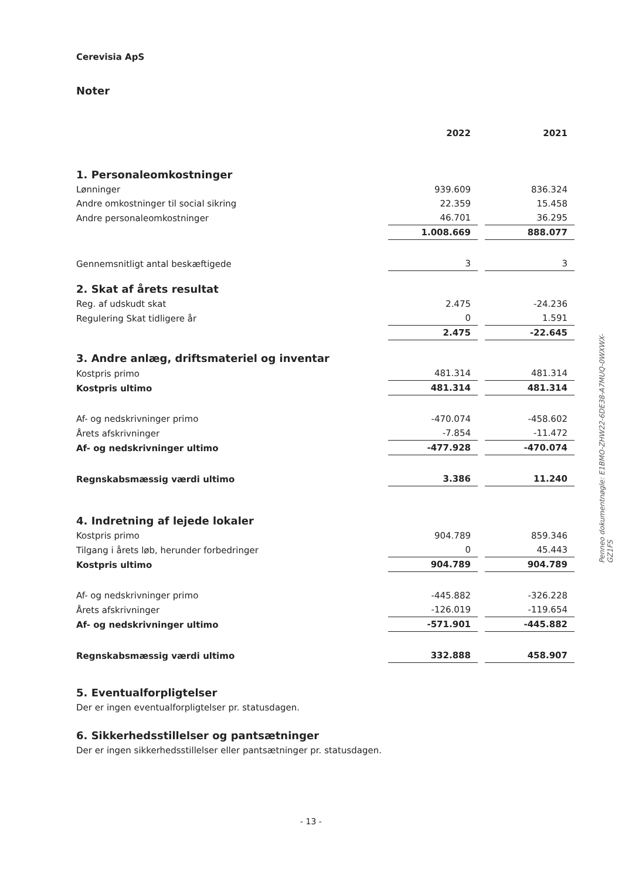Cerevisia ApS
Noter
| | 2022 | 2021 |
| 1. Personaleomkostninger | | |
| Lønninger | 939.609 | 836.324 |
| Andre omkostninger til social sikring | 22.359 | 15.458 |
| Andre personaleomkostninger | 46.701 | 36.295 |
| | 1.008.669 | 888.077 |
| Gennemsnitligt antal beskæftigede | 3 | 3 |
| 2. Skat af årets resultat | | |
| Reg. af udskudt skat | 2.475 | -24.236 |
| Regulering Skat tidligere år | 0 | 1.591 |
| | 2.475 | -22.645 |
| 3. Andre anlæg, driftsmateriel og inventar | | |
| Kostpris primo | 481.314 | 481.314 |
| Kostpris ultimo | 481.314 | 481.314 |
| Af- og nedskrivninger primo | -470.074 | -458.602 |
| Årets afskrivninger | -7.854 | -11.472 |
| Af- og nedskrivninger ultimo | -477.928 | -470.074 |
| Regnskabsmæssig værdi ultimo | 3.386 | 11.240 |
| 4. Indretning af lejede lokaler | | |
| Kostpris primo | 904.789 | 859.346 |
| Tilgang i årets løb, herunder forbedringer | 0 | 45.443 |
| Kostpris ultimo | 904.789 | 904.789 |
| Af- og nedskrivninger primo | -445.882 | -326.228 |
| Årets afskrivninger | -126.019 | -119.654 |
| Af- og nedskrivninger ultimo | -571.901 | -445.882 |
| Regnskabsmæssig værdi ultimo | 332.888 | 458.907 |
5. Eventualforpligtelser
Der er ingen eventualforpligtelser pr. statusdagen.
6. Sikkerhedsstillelser og pantsætninger
Der er ingen sikkerhedsstillelser eller pantsætninger pr. statusdagen.
- 13 -
Penneo dokumentnøgle: E1BMO-ZHW22-6DE38-A7MUQ-0WXWX-GZ1FS